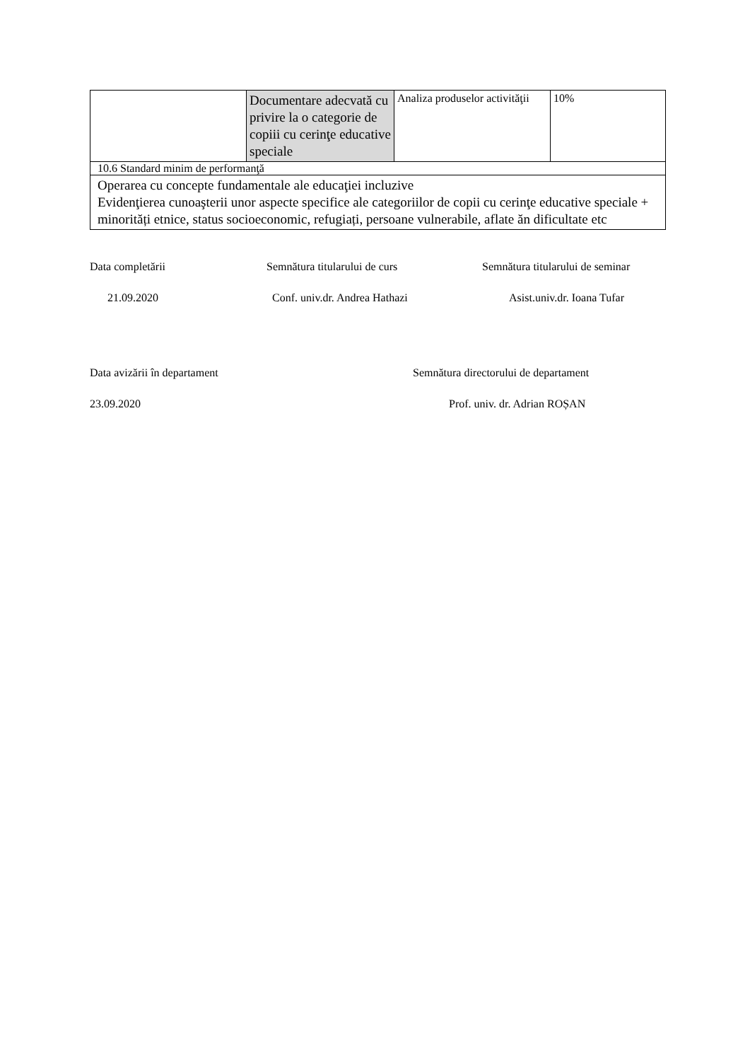| | Documentare adecvată cu privire la o categorie de copiii cu cerinţe educative speciale | Analiza produselor activităţii | 10% |
| 10.6 Standard minim de performanţă | | | |
| Operarea cu concepte fundamentale ale educaţiei incluzive Evidenţierea cunoaşterii unor aspecte specifice ale categoriilor de copii cu cerinţe educative speciale + minorități etnice, status socioeconomic, refugiați, persoane vulnerabile, aflate ăn dificultate etc | | | |
Data completării Semnătura titularului de curs Semnătura titularului de seminar
21.09.2020 Conf. univ.dr. Andrea Hathazi Asist.univ.dr. Ioana Tufar
Data avizării în departament Semnătura directorului de departament
23.09.2020 Prof. univ. dr. Adrian ROȘAN